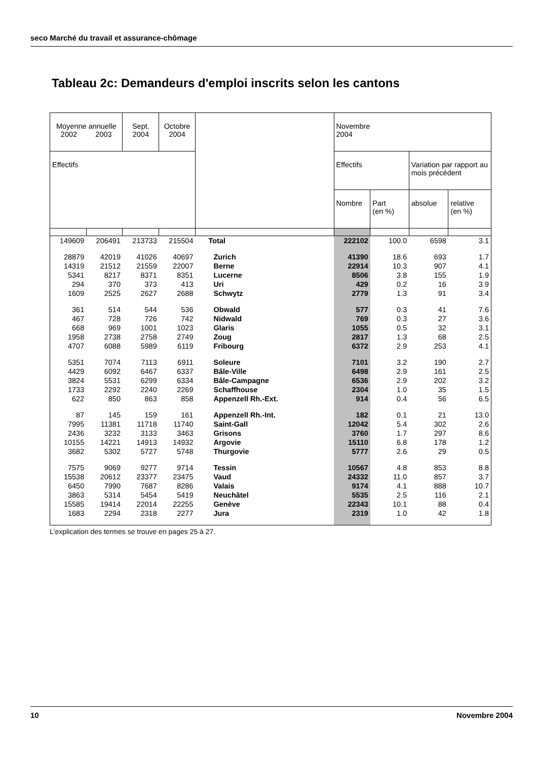seco Marché du travail et assurance-chômage
Tableau 2c: Demandeurs d'emploi inscrits selon les cantons
| Moyenne annuelle 2002 2003 | | Sept. 2004 | Octobre 2004 | | Novembre 2004 | | | |
| --- | --- | --- | --- | --- | --- | --- | --- | --- |
| Effectifs | | | | | Effectifs | | Variation par rapport au mois précédent | |
| | | | | | Nombre | Part (en %) | absolue | relative (en %) |
| 149609 | 206491 | 213733 | 215504 | Total | 222102 | 100.0 | 6598 | 3.1 |
| 28879 | 42019 | 41026 | 40697 | Zurich | 41390 | 18.6 | 693 | 1.7 |
| 14319 | 21512 | 21559 | 22007 | Berne | 22914 | 10.3 | 907 | 4.1 |
| 5341 | 8217 | 8371 | 8351 | Lucerne | 8506 | 3.8 | 155 | 1.9 |
| 294 | 370 | 373 | 413 | Uri | 429 | 0.2 | 16 | 3.9 |
| 1609 | 2525 | 2627 | 2688 | Schwytz | 2779 | 1.3 | 91 | 3.4 |
| 361 | 514 | 544 | 536 | Obwald | 577 | 0.3 | 41 | 7.6 |
| 467 | 728 | 726 | 742 | Nidwald | 769 | 0.3 | 27 | 3.6 |
| 668 | 969 | 1001 | 1023 | Glaris | 1055 | 0.5 | 32 | 3.1 |
| 1958 | 2738 | 2758 | 2749 | Zoug | 2817 | 1.3 | 68 | 2.5 |
| 4707 | 6088 | 5989 | 6119 | Fribourg | 6372 | 2.9 | 253 | 4.1 |
| 5351 | 7074 | 7113 | 6911 | Soleure | 7101 | 3.2 | 190 | 2.7 |
| 4429 | 6092 | 6467 | 6337 | Bâle-Ville | 6498 | 2.9 | 161 | 2.5 |
| 3824 | 5531 | 6299 | 6334 | Bâle-Campagne | 6536 | 2.9 | 202 | 3.2 |
| 1733 | 2292 | 2240 | 2269 | Schaffhouse | 2304 | 1.0 | 35 | 1.5 |
| 622 | 850 | 863 | 858 | Appenzell Rh.-Ext. | 914 | 0.4 | 56 | 6.5 |
| 87 | 145 | 159 | 161 | Appenzell Rh.-Int. | 182 | 0.1 | 21 | 13.0 |
| 7995 | 11381 | 11718 | 11740 | Saint-Gall | 12042 | 5.4 | 302 | 2.6 |
| 2436 | 3232 | 3133 | 3463 | Grisons | 3760 | 1.7 | 297 | 8.6 |
| 10155 | 14221 | 14913 | 14932 | Argovie | 15110 | 6.8 | 178 | 1.2 |
| 3682 | 5302 | 5727 | 5748 | Thurgovie | 5777 | 2.6 | 29 | 0.5 |
| 7575 | 9069 | 9277 | 9714 | Tessin | 10567 | 4.8 | 853 | 8.8 |
| 15538 | 20612 | 23377 | 23475 | Vaud | 24332 | 11.0 | 857 | 3.7 |
| 6450 | 7990 | 7687 | 8286 | Valais | 9174 | 4.1 | 888 | 10.7 |
| 3863 | 5314 | 5454 | 5419 | Neuchâtel | 5535 | 2.5 | 116 | 2.1 |
| 15585 | 19414 | 22014 | 22255 | Genève | 22343 | 10.1 | 88 | 0.4 |
| 1683 | 2294 | 2318 | 2277 | Jura | 2319 | 1.0 | 42 | 1.8 |
L'explication des termes se trouve en pages 25 à 27.
10 Novembre 2004